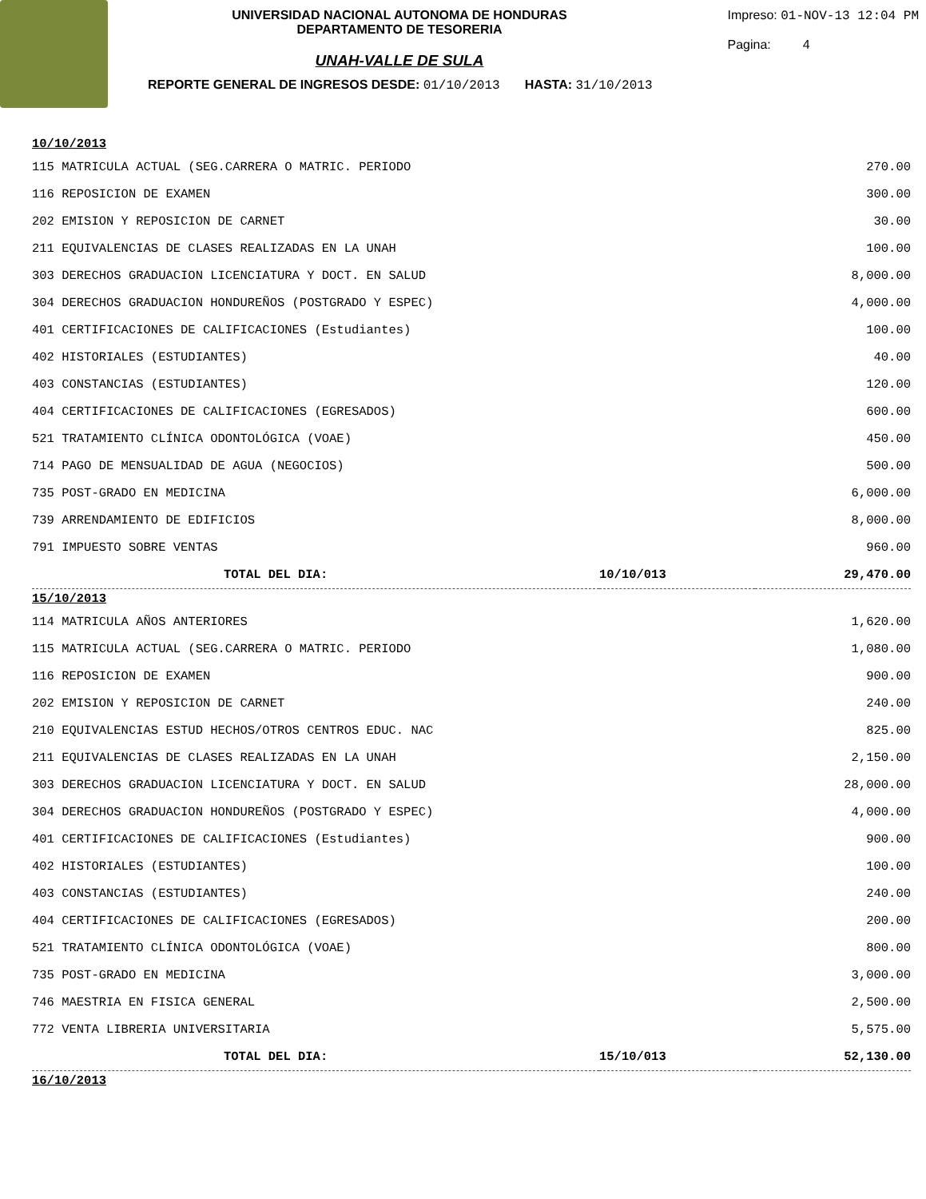UNIVERSIDAD NACIONAL AUTONOMA DE HONDURAS
DEPARTAMENTO DE TESORERIA
Impreso: 01-NOV-13 12:04 PM
Pagina: 4
UNAH-VALLE DE SULA
REPORTE GENERAL DE INGRESOS DESDE: 01/10/2013 HASTA: 31/10/2013
| 10/10/2013 | | |
| 115 MATRICULA ACTUAL (SEG.CARRERA O MATRIC. PERIODO | | 270.00 |
| 116 REPOSICION DE EXAMEN | | 300.00 |
| 202 EMISION Y REPOSICION DE CARNET | | 30.00 |
| 211 EQUIVALENCIAS DE CLASES REALIZADAS EN LA UNAH | | 100.00 |
| 303 DERECHOS GRADUACION LICENCIATURA Y DOCT. EN SALUD | | 8,000.00 |
| 304 DERECHOS GRADUACION HONDUREÑOS (POSTGRADO Y ESPEC) | | 4,000.00 |
| 401 CERTIFICACIONES DE CALIFICACIONES (Estudiantes) | | 100.00 |
| 402 HISTORIALES (ESTUDIANTES) | | 40.00 |
| 403 CONSTANCIAS (ESTUDIANTES) | | 120.00 |
| 404 CERTIFICACIONES DE CALIFICACIONES (EGRESADOS) | | 600.00 |
| 521 TRATAMIENTO CLÍNICA ODONTOLÓGICA (VOAE) | | 450.00 |
| 714 PAGO DE MENSUALIDAD DE AGUA (NEGOCIOS) | | 500.00 |
| 735 POST-GRADO EN MEDICINA | | 6,000.00 |
| 739 ARRENDAMIENTO DE EDIFICIOS | | 8,000.00 |
| 791 IMPUESTO SOBRE VENTAS | | 960.00 |
| TOTAL DEL DIA: | 10/10/013 | 29,470.00 |
| 15/10/2013 | | |
| 114 MATRICULA AÑOS ANTERIORES | | 1,620.00 |
| 115 MATRICULA ACTUAL (SEG.CARRERA O MATRIC. PERIODO | | 1,080.00 |
| 116 REPOSICION DE EXAMEN | | 900.00 |
| 202 EMISION Y REPOSICION DE CARNET | | 240.00 |
| 210 EQUIVALENCIAS ESTUD HECHOS/OTROS CENTROS EDUC. NAC | | 825.00 |
| 211 EQUIVALENCIAS DE CLASES REALIZADAS EN LA UNAH | | 2,150.00 |
| 303 DERECHOS GRADUACION LICENCIATURA Y DOCT. EN SALUD | | 28,000.00 |
| 304 DERECHOS GRADUACION HONDUREÑOS (POSTGRADO Y ESPEC) | | 4,000.00 |
| 401 CERTIFICACIONES DE CALIFICACIONES (Estudiantes) | | 900.00 |
| 402 HISTORIALES (ESTUDIANTES) | | 100.00 |
| 403 CONSTANCIAS (ESTUDIANTES) | | 240.00 |
| 404 CERTIFICACIONES DE CALIFICACIONES (EGRESADOS) | | 200.00 |
| 521 TRATAMIENTO CLÍNICA ODONTOLÓGICA (VOAE) | | 800.00 |
| 735 POST-GRADO EN MEDICINA | | 3,000.00 |
| 746 MAESTRIA EN FISICA GENERAL | | 2,500.00 |
| 772 VENTA LIBRERIA UNIVERSITARIA | | 5,575.00 |
| TOTAL DEL DIA: | 15/10/013 | 52,130.00 |
| 16/10/2013 | | |